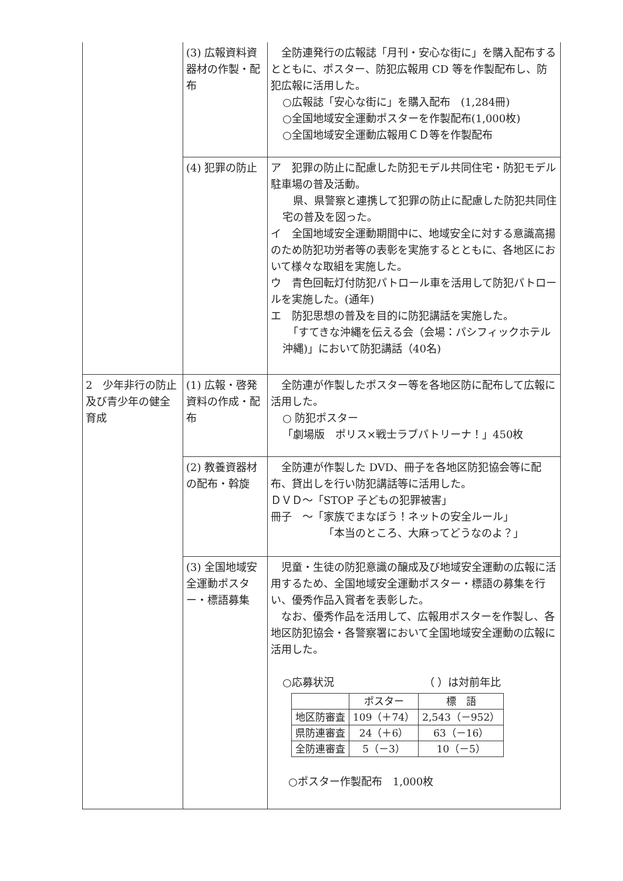| | (3) 広報資料資器材の作製・配布 | 全防連発行の広報誌「月刊・安心な街に」を購入配布するとともに、ポスター、防犯広報用 CD 等を作製配布し、防犯広報に活用した。 ○広報誌「安心な街に」を購入配布 (1,284冊) ○全国地域安全運動ポスターを作製配布(1,000枚) ○全国地域安全運動広報用ＣＤ等を作製配布 |
| | (4) 犯罪の防止 | ア 犯罪の防止に配慮した防犯モデル共同住宅・防犯モデル駐車場の普及活動。 県、県警察と連携して犯罪の防止に配慮した防犯共同住宅の普及を図った。 イ 全国地域安全運動期間中に、地域安全に対する意識高揚のため防犯功労者等の表彰を実施するとともに、各地区において様々な取組を実施した。 ウ 青色回転灯付防犯パトロール車を活用して防犯パトロールを実施した。(通年) エ 防犯思想の普及を目的に防犯講話を実施した。 「すてきな沖縄を伝える会（会場：パシフィックホテル沖縄)」において防犯講話（40名) |
| 2 少年非行の防止及び青少年の健全育成 | (1) 広報・啓発資料の作成・配布 | 全防連が作製したポスター等を各地区防に配布して広報に活用した。 ○ 防犯ポスター 「劇場版 ポリス×戦士ラブパトリーナ！」450枚 |
| | (2) 教養資器材の配布・斡旋 | 全防連が作製した DVD、冊子を各地区防犯協会等に配布、貸出しを行い防犯講話等に活用した。 ＤＶＤ～「STOP 子どもの犯罪被害」 冊子 ～「家族でまなぼう！ネットの安全ルール」 「本当のところ、大麻ってどうなのよ？」 |
| | (3) 全国地域安全運動ポスター・標語募集 | 児童・生徒の防犯意識の醸成及び地域安全運動の広報に活用するため、全国地域安全運動ポスター・標語の募集を行い、優秀作品入賞者を表彰した。 なお、優秀作品を活用して、広報用ポスターを作製し、各地区防犯協会・各警察署において全国地域安全運動の広報に活用した。 ○応募状況 （ ）は対前年比 / / ポスター / 標 語 / / --- / --- / --- / / 地区防審査 / 109（＋74） / 2,543（－952） / / 県防連審査 / 24（＋6） / 63（－16） / / 全防連審査 / 5（－3） / 10（－5） / ○ポスター作製配布 1,000枚 |